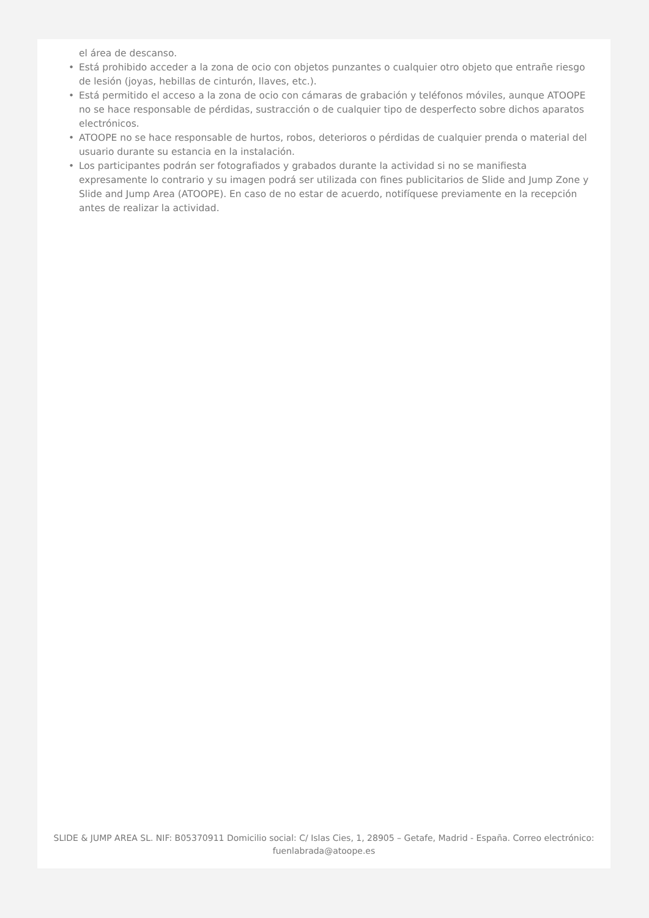el área de descanso.
• Está prohibido acceder a la zona de ocio con objetos punzantes o cualquier otro objeto que entrañe riesgo de lesión (joyas, hebillas de cinturón, llaves, etc.).
• Está permitido el acceso a la zona de ocio con cámaras de grabación y teléfonos móviles, aunque ATOOPE no se hace responsable de pérdidas, sustracción o de cualquier tipo de desperfecto sobre dichos aparatos electrónicos.
• ATOOPE no se hace responsable de hurtos, robos, deterioros o pérdidas de cualquier prenda o material del usuario durante su estancia en la instalación.
• Los participantes podrán ser fotografiados y grabados durante la actividad si no se manifiesta expresamente lo contrario y su imagen podrá ser utilizada con fines publicitarios de Slide and Jump Zone y Slide and Jump Area (ATOOPE). En caso de no estar de acuerdo, notifíquese previamente en la recepción antes de realizar la actividad.
SLIDE & JUMP AREA SL. NIF: B05370911 Domicilio social: C/ Islas Cies, 1, 28905 – Getafe, Madrid - España. Correo electrónico: fuenlabrada@atoope.es